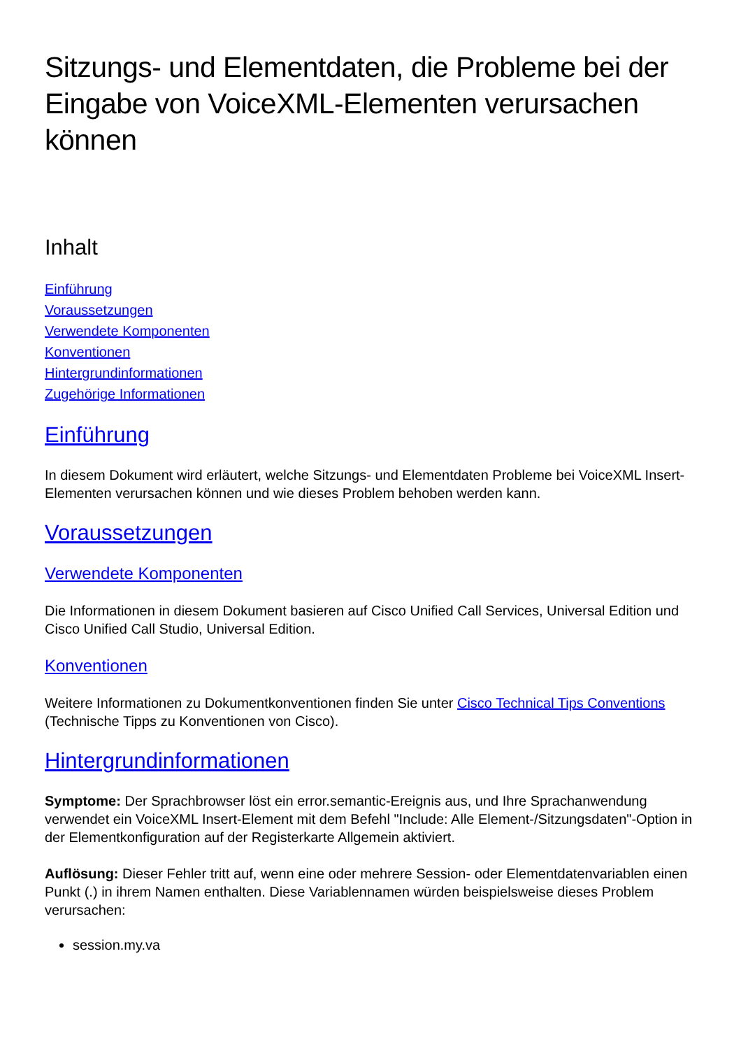Sitzungs- und Elementdaten, die Probleme bei der Eingabe von VoiceXML-Elementen verursachen können
Inhalt
Einführung
Voraussetzungen
Verwendete Komponenten
Konventionen
Hintergrundinformationen
Zugehörige Informationen
Einführung
In diesem Dokument wird erläutert, welche Sitzungs- und Elementdaten Probleme bei VoiceXML Insert-Elementen verursachen können und wie dieses Problem behoben werden kann.
Voraussetzungen
Verwendete Komponenten
Die Informationen in diesem Dokument basieren auf Cisco Unified Call Services, Universal Edition und Cisco Unified Call Studio, Universal Edition.
Konventionen
Weitere Informationen zu Dokumentkonventionen finden Sie unter Cisco Technical Tips Conventions (Technische Tipps zu Konventionen von Cisco).
Hintergrundinformationen
Symptome: Der Sprachbrowser löst ein error.semantic-Ereignis aus, und Ihre Sprachanwendung verwendet ein VoiceXML Insert-Element mit dem Befehl "Include: Alle Element-/Sitzungsdaten"-Option in der Elementkonfiguration auf der Registerkarte Allgemein aktiviert.
Auflösung: Dieser Fehler tritt auf, wenn eine oder mehrere Session- oder Elementdatenvariablen einen Punkt (.) in ihrem Namen enthalten. Diese Variablennamen würden beispielsweise dieses Problem verursachen:
session.my.va